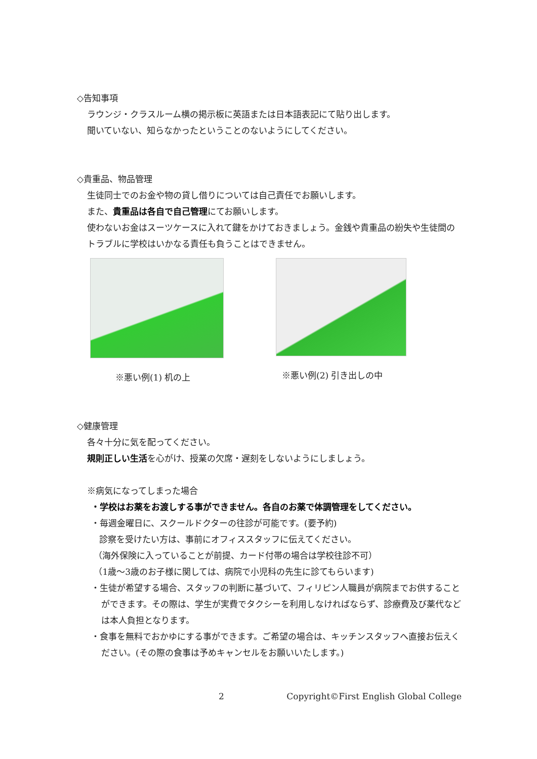◇告知事項
ラウンジ・クラスルーム横の掲示板に英語または日本語表記にて貼り出します。
聞いていない、知らなかったということのないようにしてください。
◇貴重品、物品管理
生徒同士でのお金や物の貸し借りについては自己責任でお願いします。
また、貴重品は各自で自己管理にてお願いします。
使わないお金はスーツケースに入れて鍵をかけておきましょう。金銭や貴重品の紛失や生徒間のトラブルに学校はいかなる責任も負うことはできません。
※悪い例(1) 机の上 ※悪い例(2) 引き出しの中
◇健康管理
各々十分に気を配ってください。
規則正しい生活を心がけ、授業の欠席・遅刻をしないようにしましょう。
※病気になってしまった場合
・学校はお薬をお渡しする事ができません。各自のお薬で体調管理をしてください。
・毎週金曜日に、スクールドクターの往診が可能です。(要予約)
診察を受けたい方は、事前にオフィススタッフに伝えてください。
（海外保険に入っていることが前提、カード付帯の場合は学校往診不可）
（1歳～3歳のお子様に関しては、病院で小児科の先生に診てもらいます)
・生徒が希望する場合、スタッフの判断に基づいて、フィリピン人職員が病院までお供することができます。その際は、学生が実費でタクシーを利用しなければならず、診療費及び薬代などは本人負担となります。
・食事を無料でおかゆにする事ができます。ご希望の場合は、キッチンスタッフへ直接お伝えください。(その際の食事は予めキャンセルをお願いいたします。)
2 Copyright©First English Global College